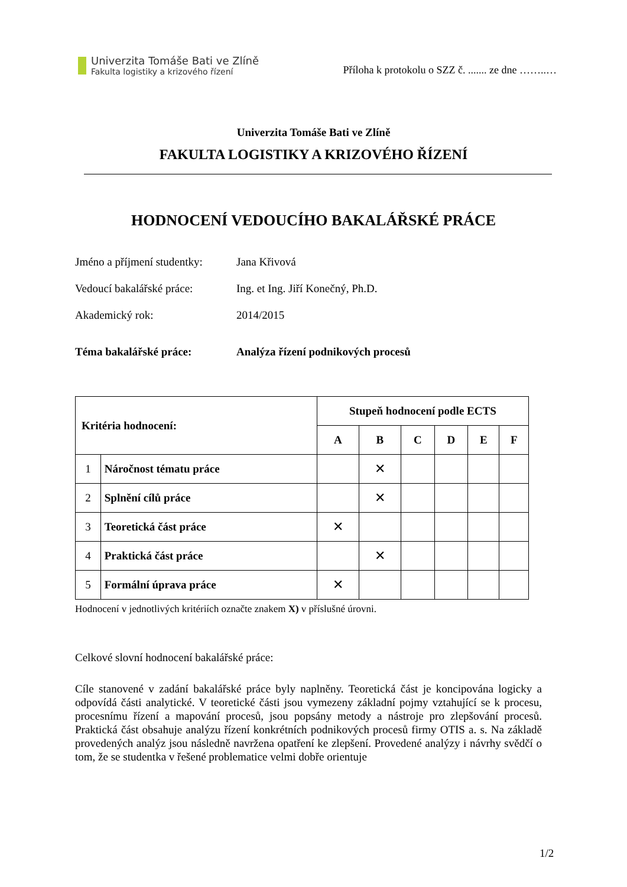Univerzita Tomáše Bati ve Zlíně
Fakulta logistiky a krizového řízení
Příloha k protokolu o SZZ č. ....... ze dne ……..…
Univerzita Tomáše Bati ve Zlíně
FAKULTA LOGISTIKY A KRIZOVÉHO ŘÍZENÍ
HODNOCENÍ VEDOUCÍHO BAKALÁŘSKÉ PRÁCE
Jméno a příjmení studentky: Jana Křivová
Vedoucí bakalářské práce: Ing. et Ing. Jiří Konečný, Ph.D.
Akademický rok: 2014/2015
Téma bakalářské práce: Analýza řízení podnikových procesů
| Kritéria hodnocení: | | Stupeň hodnocení podle ECTS | | | | | |
| --- | --- | --- | --- | --- | --- | --- | --- |
| | | A | B | C | D | E | F |
| 1 | Náročnost tématu práce | | ✕ | | | | |
| 2 | Splnění cílů práce | | ✕ | | | | |
| 3 | Teoretická část práce | ✕ | | | | | |
| 4 | Praktická část práce | | ✕ | | | | |
| 5 | Formální úprava práce | ✕ | | | | | |
Hodnocení v jednotlivých kritériích označte znakem X) v příslušné úrovni.
Celkové slovní hodnocení bakalářské práce:
Cíle stanovené v zadání bakalářské práce byly naplněny. Teoretická část je koncipována logicky a odpovídá části analytické. V teoretické části jsou vymezeny základní pojmy vztahující se k procesu, procesnímu řízení a mapování procesů, jsou popsány metody a nástroje pro zlepšování procesů. Praktická část obsahuje analýzu řízení konkrétních podnikových procesů firmy OTIS a. s. Na základě provedených analýz jsou následně navržena opatření ke zlepšení. Provedené analýzy i návrhy svědčí o tom, že se studentka v řešené problematice velmi dobře orientuje
1/2